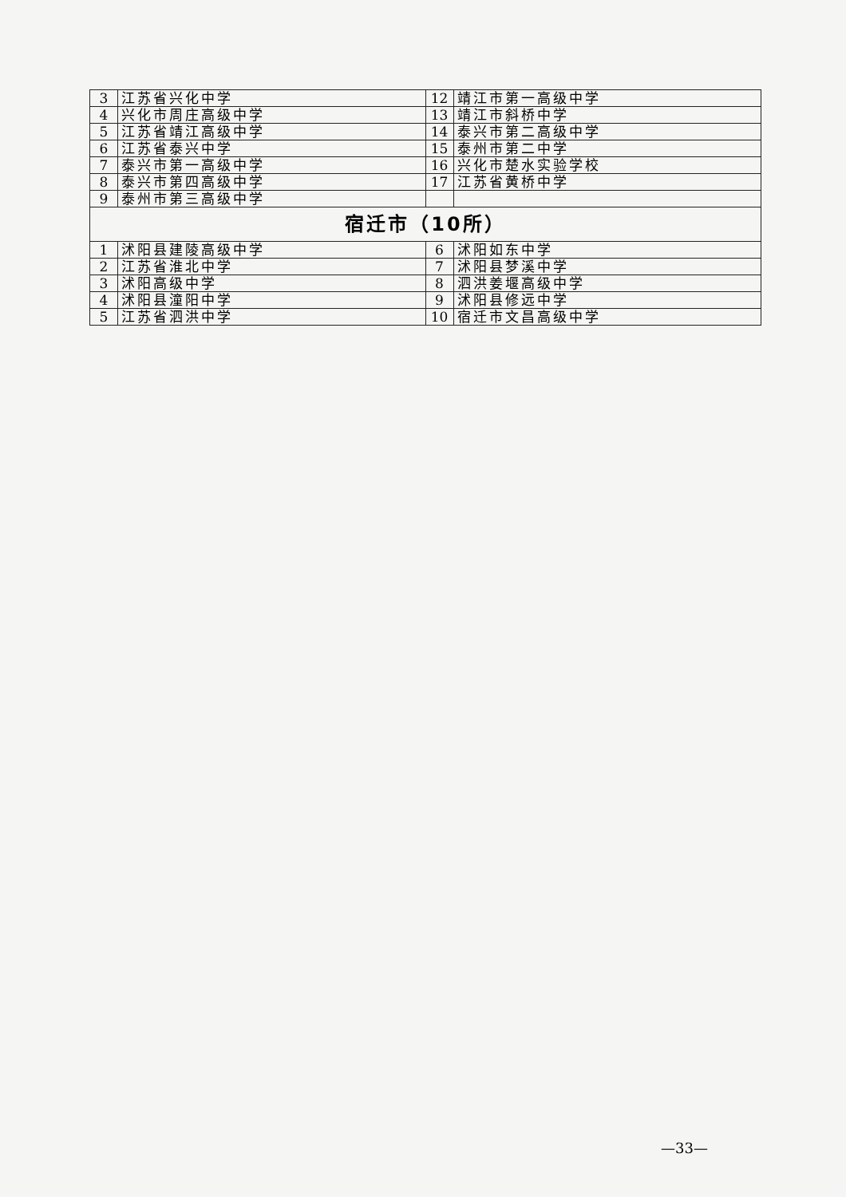| 3 | 江苏省兴化中学 | 12 | 靖江市第一高级中学 |
| 4 | 兴化市周庄高级中学 | 13 | 靖江市斜桥中学 |
| 5 | 江苏省靖江高级中学 | 14 | 泰兴市第二高级中学 |
| 6 | 江苏省泰兴中学 | 15 | 泰州市第二中学 |
| 7 | 泰兴市第一高级中学 | 16 | 兴化市楚水实验学校 |
| 8 | 泰兴市第四高级中学 | 17 | 江苏省黄桥中学 |
| 9 | 泰州市第三高级中学 | | |
| 宿迁市（10所） | | | |
| 1 | 沭阳县建陵高级中学 | 6 | 沭阳如东中学 |
| 2 | 江苏省淮北中学 | 7 | 沭阳县梦溪中学 |
| 3 | 沭阳高级中学 | 8 | 泗洪姜堰高级中学 |
| 4 | 沭阳县潼阳中学 | 9 | 沭阳县修远中学 |
| 5 | 江苏省泗洪中学 | 10 | 宿迁市文昌高级中学 |
—33—